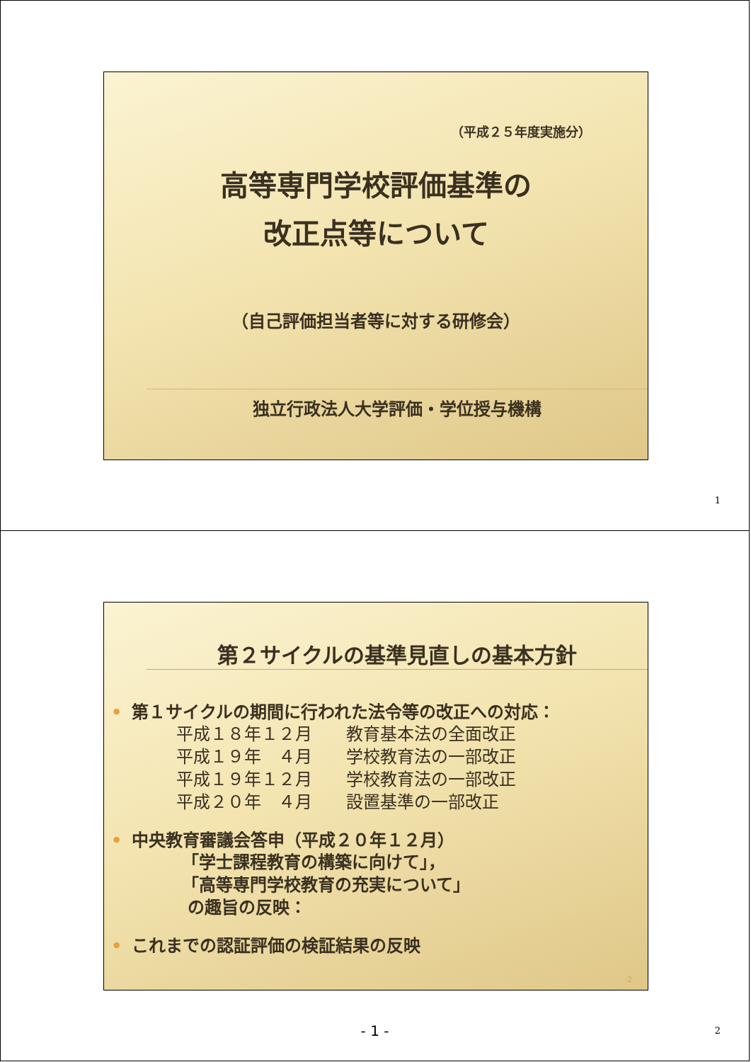（平成２５年度実施分）
高等専門学校評価基準の
改正点等について
（自己評価担当者等に対する研修会）
独立行政法人大学評価・学位授与機構
1
第２サイクルの基準見直しの基本方針
• 第１サイクルの期間に行われた法令等の改正への対応：
平成１８年１２月　　教育基本法の全面改正
平成１９年　４月　　学校教育法の一部改正
平成１９年１２月　　学校教育法の一部改正
平成２０年　４月　　設置基準の一部改正
• 中央教育審議会答申（平成２０年１２月）
「学士課程教育の構築に向けて」，
「高等専門学校教育の充実について」
の趣旨の反映：
• これまでの認証評価の検証結果の反映
2
- 1 - 2